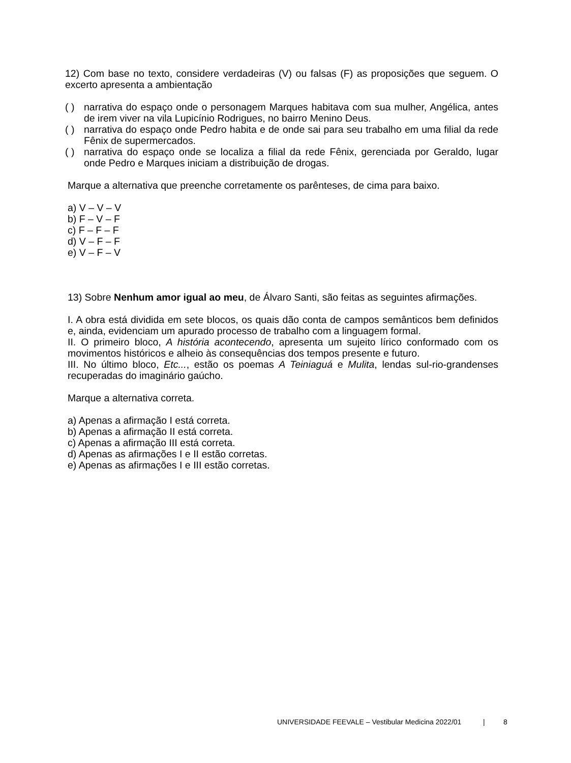12) Com base no texto, considere verdadeiras (V) ou falsas (F) as proposições que seguem. O excerto apresenta a ambientação
( ) narrativa do espaço onde o personagem Marques habitava com sua mulher, Angélica, antes de irem viver na vila Lupicínio Rodrigues, no bairro Menino Deus.
( ) narrativa do espaço onde Pedro habita e de onde sai para seu trabalho em uma filial da rede Fênix de supermercados.
( ) narrativa do espaço onde se localiza a filial da rede Fênix, gerenciada por Geraldo, lugar onde Pedro e Marques iniciam a distribuição de drogas.
Marque a alternativa que preenche corretamente os parênteses, de cima para baixo.
a) V – V – V
b) F – V – F
c) F – F – F
d) V – F – F
e) V – F – V
13) Sobre Nenhum amor igual ao meu, de Álvaro Santi, são feitas as seguintes afirmações.
I. A obra está dividida em sete blocos, os quais dão conta de campos semânticos bem definidos e, ainda, evidenciam um apurado processo de trabalho com a linguagem formal.
II. O primeiro bloco, A história acontecendo, apresenta um sujeito lírico conformado com os movimentos históricos e alheio às consequências dos tempos presente e futuro.
III. No último bloco, Etc..., estão os poemas A Teiniaguá e Mulita, lendas sul-rio-grandenses recuperadas do imaginário gaúcho.
Marque a alternativa correta.
a) Apenas a afirmação I está correta.
b) Apenas a afirmação II está correta.
c) Apenas a afirmação III está correta.
d) Apenas as afirmações I e II estão corretas.
e) Apenas as afirmações I e III estão corretas.
UNIVERSIDADE FEEVALE – Vestibular Medicina 2022/01 | 8